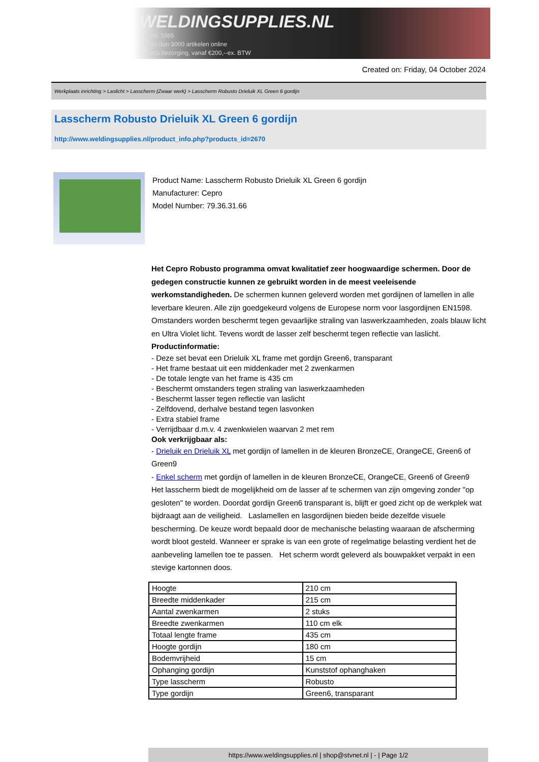WELDINGSUPPLIES.NL
- Sinds 1985
- Méér dan 3000 artikelen online
- Gratis bezorging, vanaf €200,--ex. BTW
Created on: Friday, 04 October 2024
Werkplaats inrichting > Laslicht > Lasscherm (Zwaar werk) > Lasscherm Robusto Drieluik XL Green 6 gordijn
Lasscherm Robusto Drieluik XL Green 6 gordijn
http://www.weldingsupplies.nl/product_info.php?products_id=2670
Product Name: Lasscherm Robusto Drieluik XL Green 6 gordijn
Manufacturer: Cepro
Model Number: 79.36.31.66
Het Cepro Robusto programma omvat kwalitatief zeer hoogwaardige schermen. Door de gedegen constructie kunnen ze gebruikt worden in de meest veeleisende werkomstandigheden. De schermen kunnen geleverd worden met gordijnen of lamellen in alle leverbare kleuren. Alle zijn goedgekeurd volgens de Europese norm voor lasgordijnen EN1598. Omstanders worden beschermt tegen gevaarlijke straling van laswerkzaamheden, zoals blauw licht en Ultra Violet licht. Tevens wordt de lasser zelf beschermt tegen reflectie van laslicht. Productinformatie:
- Deze set bevat een Drieluik XL frame met gordijn Green6, transparant
- Het frame bestaat uit een middenkader met 2 zwenkarmen
- De totale lengte van het frame is 435 cm
- Beschermt omstanders tegen straling van laswerkzaamheden
- Beschermt lasser tegen reflectie van laslicht
- Zelfdovend, derhalve bestand tegen lasvonken
- Extra stabiel frame
- Verrijdbaar d.m.v. 4 zwenkwielen waarvan 2 met rem
Ook verkrijgbaar als:
- Drieluik en Drieluik XL met gordijn of lamellen in de kleuren BronzeCE, OrangeCE, Green6 of Green9
- Enkel scherm met gordijn of lamellen in de kleuren BronzeCE, OrangeCE, Green6 of Green9
Het lasscherm biedt de mogelijkheid om de lasser af te schermen van zijn omgeving zonder "op gesloten" te worden. Doordat gordijn Green6 transparant is, blijft er goed zicht op de werkplek wat bijdraagt aan de veiligheid. Laslamellen en lasgordijnen bieden beide dezelfde visuele bescherming. De keuze wordt bepaald door de mechanische belasting waaraan de afscherming wordt bloot gesteld. Wanneer er sprake is van een grote of regelmatige belasting verdient het de aanbeveling lamellen toe te passen. Het scherm wordt geleverd als bouwpakket verpakt in een stevige kartonnen doos.
| Hoogte | 210 cm |
| Breedte middenkader | 215 cm |
| Aantal zwenkarmen | 2 stuks |
| Breedte zwenkarmen | 110 cm elk |
| Totaal lengte frame | 435 cm |
| Hoogte gordijn | 180 cm |
| Bodemvrijheid | 15 cm |
| Ophanging gordijn | Kunststof ophanghaken |
| Type lasscherm | Robusto |
| Type gordijn | Green6, transparant |
https://www.weldingsupplies.nl | shop@stvnet.nl | - | Page 1/2